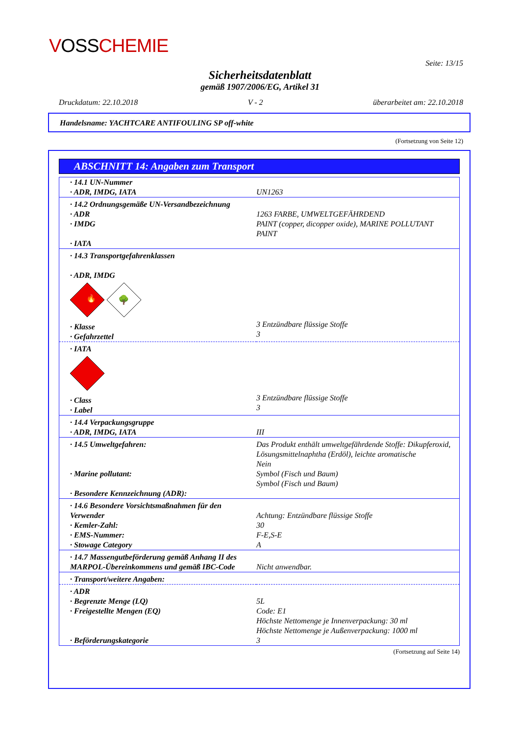VOSSCHEMIE
Seite: 13/15
Sicherheitsdatenblatt
gemäß 1907/2006/EG, Artikel 31
Druckdatum: 22.10.2018 V - 2 überarbeitet am: 22.10.2018
Handelsname: YACHTCARE ANTIFOULING SP off-white
(Fortsetzung von Seite 12)
ABSCHNITT 14: Angaben zum Transport
| · 14.1 UN-Nummer · ADR, IMDG, IATA | UN1263 |
| · 14.2 Ordnungsgemäße UN-Versandbezeichnung · ADR · IMDG · IATA | 1263 FARBE, UMWELTGEFÄHRDEND PAINT (copper, dicopper oxide), MARINE POLLUTANT PAINT |
| · 14.3 Transportgefahrenklassen · ADR, IMDG 🔥 🌳 · Klasse · Gefahrzettel | 3 Entzündbare flüssige Stoffe 3 |
| · IATA · Class · Label | 3 Entzündbare flüssige Stoffe 3 |
| · 14.4 Verpackungsgruppe · ADR, IMDG, IATA | III |
| · 14.5 Umweltgefahren: · Marine pollutant: · Besondere Kennzeichnung (ADR): | Das Produkt enthält umweltgefährdende Stoffe: Dikupferoxid, Lösungsmittelnaphtha (Erdöl), leichte aromatische Nein Symbol (Fisch und Baum) Symbol (Fisch und Baum) |
| · 14.6 Besondere Vorsichtsmaßnahmen für den Verwender · Kemler-Zahl: · EMS-Nummer: · Stowage Category | Achtung: Entzündbare flüssige Stoffe 30 F-E,S-E A |
| · 14.7 Massengutbeförderung gemäß Anhang II des MARPOL-Übereinkommens und gemäß IBC-Code | Nicht anwendbar. |
| · Transport/weitere Angaben: | |
| · ADR · Begrenzte Menge (LQ) · Freigestellte Mengen (EQ) · Beförderungskategorie | 5L Code: E1 Höchste Nettomenge je Innenverpackung: 30 ml Höchste Nettomenge je Außenverpackung: 1000 ml 3 |
(Fortsetzung auf Seite 14)